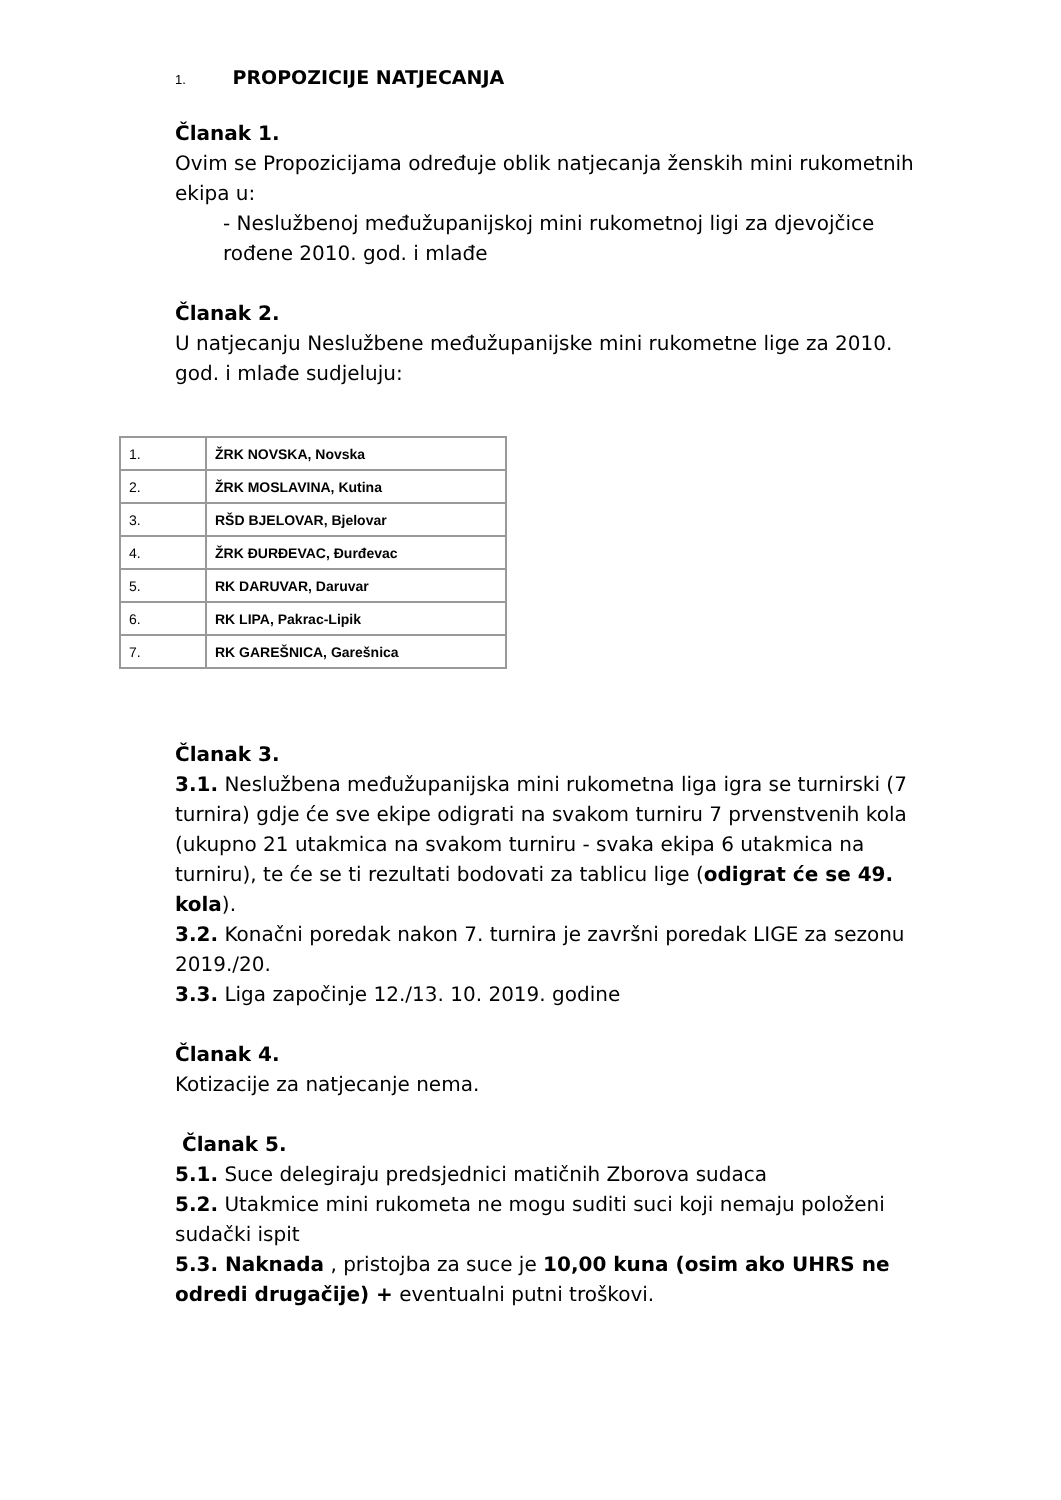1. PROPOZICIJE NATJECANJA
Članak 1.
Ovim se Propozicijama određuje oblik natjecanja ženskih mini rukometnih ekipa u:
- Neslužbenoj međužupanijskoj mini rukometnoj ligi za djevojčice rođene 2010. god. i mlađe
Članak 2.
U natjecanju Neslužbene međužupanijske mini rukometne lige za 2010. god. i mlađe sudjeluju:
| 1. | ŽRK NOVSKA, Novska |
| 2. | ŽRK MOSLAVINA, Kutina |
| 3. | RŠD BJELOVAR, Bjelovar |
| 4. | ŽRK ĐURĐEVAC, Đurđevac |
| 5. | RK DARUVAR, Daruvar |
| 6. | RK LIPA, Pakrac-Lipik |
| 7. | RK GAREŠNICA, Garešnica |
Članak 3.
3.1. Neslužbena međužupanijska mini rukometna liga igra se turnirski (7 turnira) gdje će sve ekipe odigrati na svakom turniru 7 prvenstvenih kola (ukupno 21 utakmica na svakom turniru - svaka ekipa 6 utakmica na turniru), te će se ti rezultati bodovati za tablicu lige (odigrat će se 49. kola).
3.2. Konačni poredak nakon 7. turnira je završni poredak LIGE za sezonu 2019./20.
3.3. Liga započinje 12./13. 10. 2019. godine
Članak 4.
Kotizacije za natjecanje nema.
Članak 5.
5.1. Suce delegiraju predsjednici matičnih Zborova sudaca
5.2. Utakmice mini rukometa ne mogu suditi suci koji nemaju položeni sudački ispit
5.3. Naknada , pristojba za suce je 10,00 kuna (osim ako UHRS ne odredi drugačije) + eventualni putni troškovi.